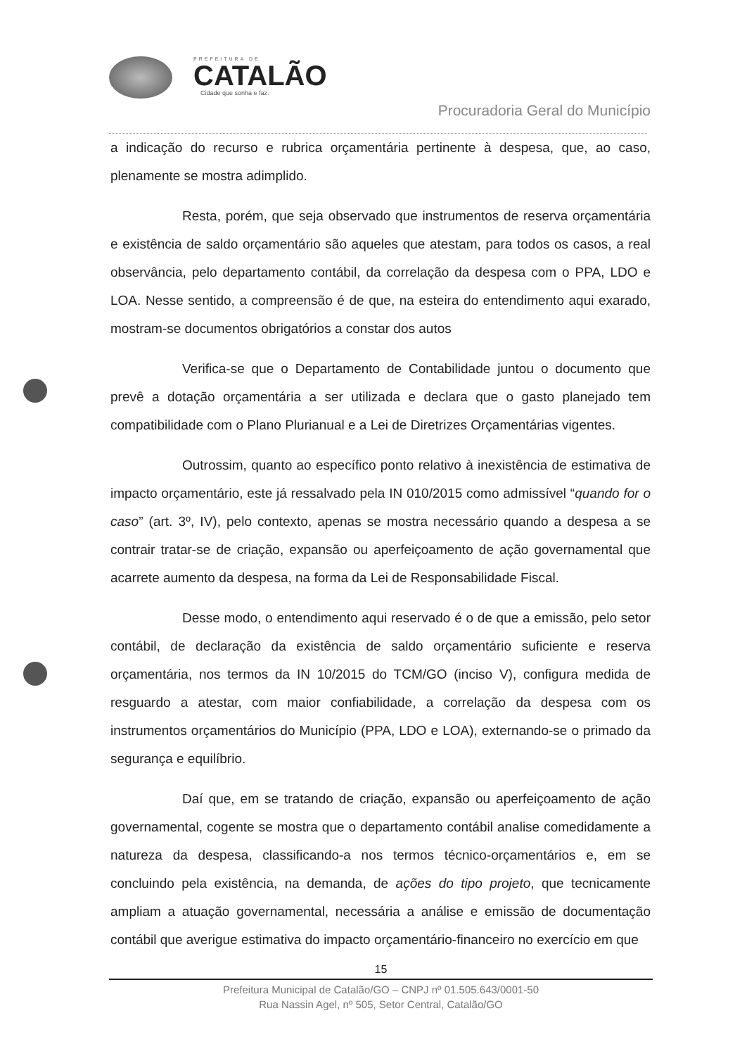PREFEITURA DE
CATALÃO
Cidade que sonha e faz.
Procuradoria Geral do Município
a indicação do recurso e rubrica orçamentária pertinente à despesa, que, ao caso, plenamente se mostra adimplido.
Resta, porém, que seja observado que instrumentos de reserva orçamentária e existência de saldo orçamentário são aqueles que atestam, para todos os casos, a real observância, pelo departamento contábil, da correlação da despesa com o PPA, LDO e LOA. Nesse sentido, a compreensão é de que, na esteira do entendimento aqui exarado, mostram-se documentos obrigatórios a constar dos autos
Verifica-se que o Departamento de Contabilidade juntou o documento que prevê a dotação orçamentária a ser utilizada e declara que o gasto planejado tem compatibilidade com o Plano Plurianual e a Lei de Diretrizes Orçamentárias vigentes.
Outrossim, quanto ao específico ponto relativo à inexistência de estimativa de impacto orçamentário, este já ressalvado pela IN 010/2015 como admissível “quando for o caso” (art. 3º, IV), pelo contexto, apenas se mostra necessário quando a despesa a se contrair tratar-se de criação, expansão ou aperfeiçoamento de ação governamental que acarrete aumento da despesa, na forma da Lei de Responsabilidade Fiscal.
Desse modo, o entendimento aqui reservado é o de que a emissão, pelo setor contábil, de declaração da existência de saldo orçamentário suficiente e reserva orçamentária, nos termos da IN 10/2015 do TCM/GO (inciso V), configura medida de resguardo a atestar, com maior confiabilidade, a correlação da despesa com os instrumentos orçamentários do Município (PPA, LDO e LOA), externando-se o primado da segurança e equilíbrio.
Daí que, em se tratando de criação, expansão ou aperfeiçoamento de ação governamental, cogente se mostra que o departamento contábil analise comedidamente a natureza da despesa, classificando-a nos termos técnico-orçamentários e, em se concluindo pela existência, na demanda, de ações do tipo projeto, que tecnicamente ampliam a atuação governamental, necessária a análise e emissão de documentação contábil que averigue estimativa do impacto orçamentário-financeiro no exercício em que
15
Prefeitura Municipal de Catalão/GO – CNPJ nº 01.505.643/0001-50
Rua Nassin Agel, nº 505, Setor Central, Catalão/GO